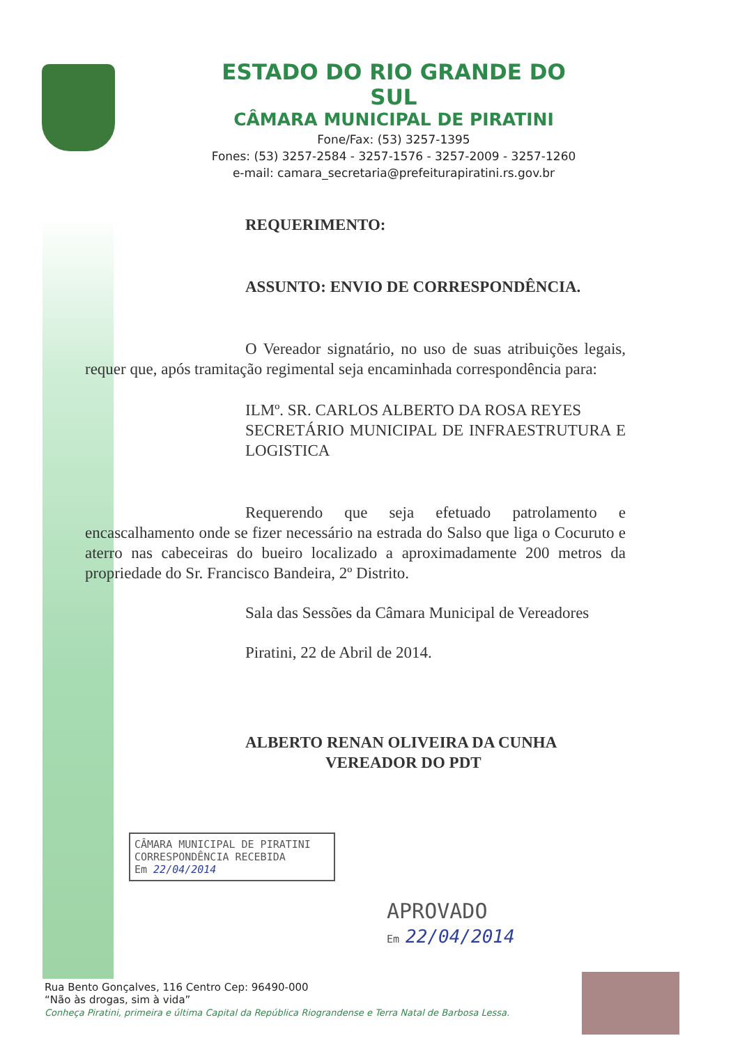ESTADO DO RIO GRANDE DO SUL
CÂMARA MUNICIPAL DE PIRATINI
Fone/Fax: (53) 3257-1395
Fones: (53) 3257-2584 - 3257-1576 - 3257-2009 - 3257-1260
e-mail: camara_secretaria@prefeiturapiratini.rs.gov.br
REQUERIMENTO:
ASSUNTO: ENVIO DE CORRESPONDÊNCIA.
O Vereador signatário, no uso de suas atribuições legais, requer que, após tramitação regimental seja encaminhada correspondência para:
ILMº. SR. CARLOS ALBERTO DA ROSA REYES
SECRETÁRIO MUNICIPAL DE INFRAESTRUTURA E LOGISTICA
Requerendo que seja efetuado patrolamento e encascalhamento onde se fizer necessário na estrada do Salso que liga o Cocuruto e aterro nas cabeceiras do bueiro localizado a aproximadamente 200 metros da propriedade do Sr. Francisco Bandeira, 2º Distrito.
Sala das Sessões da Câmara Municipal de Vereadores
Piratini, 22 de Abril de 2014.
ALBERTO RENAN OLIVEIRA DA CUNHA
VEREADOR DO PDT
CÂMARA MUNICIPAL DE PIRATINI
CORRESPONDÊNCIA RECEBIDA
Em 22/04/2014
APROVADO
Em 22/04/2014
Rua Bento Gonçalves, 116 Centro Cep: 96490-000
“Não às drogas, sim à vida”
Conheça Piratini, primeira e última Capital da República Riograndense e Terra Natal de Barbosa Lessa.